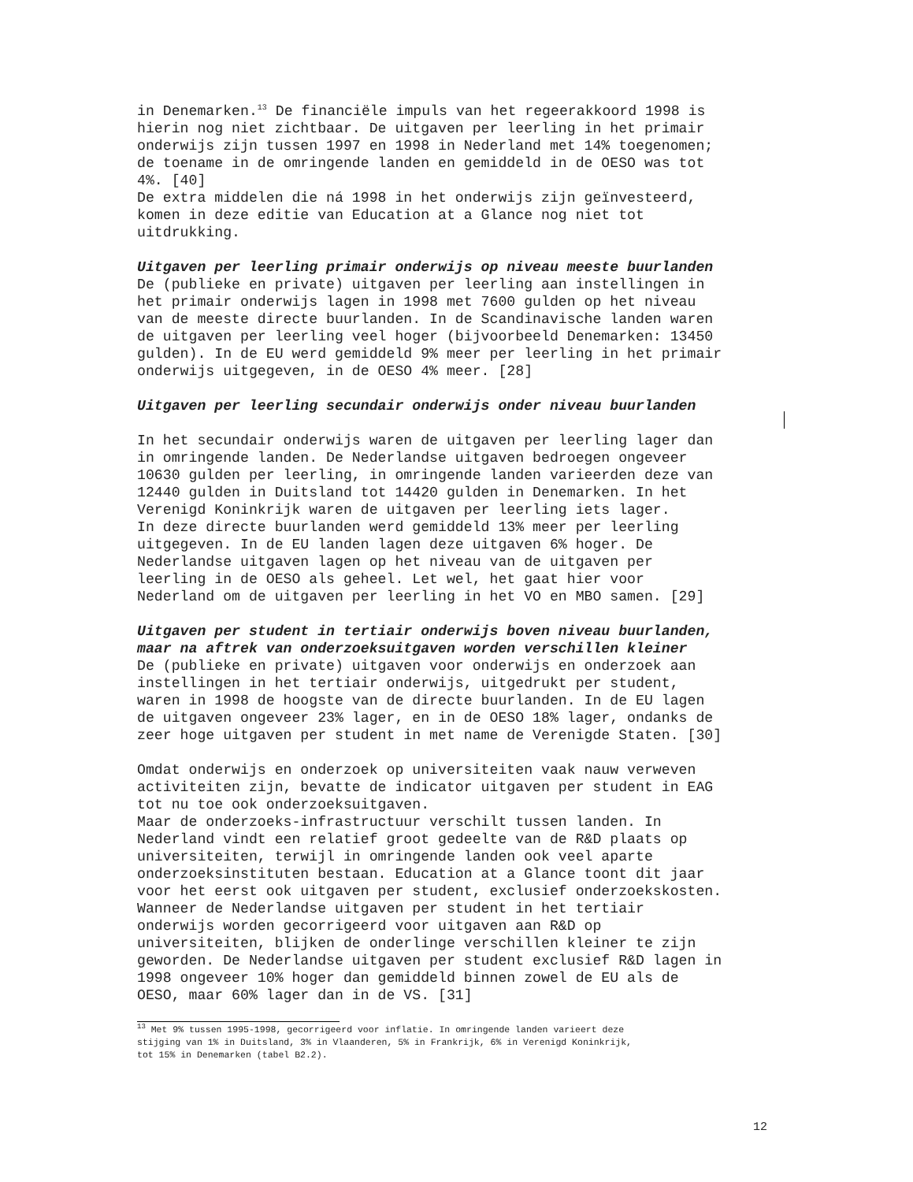in Denemarken.<sup>13</sup> De financiële impuls van het regeerakkoord 1998 is hierin nog niet zichtbaar. De uitgaven per leerling in het primair onderwijs zijn tussen 1997 en 1998 in Nederland met 14% toegenomen; de toename in de omringende landen en gemiddeld in de OESO was tot 4%. [40] De extra middelen die ná 1998 in het onderwijs zijn geïnvesteerd, komen in deze editie van Education at a Glance nog niet tot uitdrukking. Uitgaven per leerling primair onderwijs op niveau meeste buurlanden De (publieke en private) uitgaven per leerling aan instellingen in het primair onderwijs lagen in 1998 met 7600 gulden op het niveau van de meeste directe buurlanden. In de Scandinavische landen waren de uitgaven per leerling veel hoger (bijvoorbeeld Denemarken: 13450 gulden). In de EU werd gemiddeld 9% meer per leerling in het primair onderwijs uitgegeven, in de OESO 4% meer. [28] Uitgaven per leerling secundair onderwijs onder niveau buurlanden In het secundair onderwijs waren de uitgaven per leerling lager dan in omringende landen. De Nederlandse uitgaven bedroegen ongeveer 10630 gulden per leerling, in omringende landen varieerden deze van 12440 gulden in Duitsland tot 14420 gulden in Denemarken. In het Verenigd Koninkrijk waren de uitgaven per leerling iets lager. In deze directe buurlanden werd gemiddeld 13% meer per leerling uitgegeven. In de EU landen lagen deze uitgaven 6% hoger. De Nederlandse uitgaven lagen op het niveau van de uitgaven per leerling in de OESO als geheel. Let wel, het gaat hier voor Nederland om de uitgaven per leerling in het VO en MBO samen. [29] Uitgaven per student in tertiair onderwijs boven niveau buurlanden, maar na aftrek van onderzoeksuitgaven worden verschillen kleiner De (publieke en private) uitgaven voor onderwijs en onderzoek aan instellingen in het tertiair onderwijs, uitgedrukt per student, waren in 1998 de hoogste van de directe buurlanden. In de EU lagen de uitgaven ongeveer 23% lager, en in de OESO 18% lager, ondanks de zeer hoge uitgaven per student in met name de Verenigde Staten. [30] Omdat onderwijs en onderzoek op universiteiten vaak nauw verweven activiteiten zijn, bevatte de indicator uitgaven per student in EAG tot nu toe ook onderzoeksuitgaven. Maar de onderzoeks-infrastructuur verschilt tussen landen. In Nederland vindt een relatief groot gedeelte van de R&D plaats op universiteiten, terwijl in omringende landen ook veel aparte onderzoeksinstituten bestaan. Education at a Glance toont dit jaar voor het eerst ook uitgaven per student, exclusief onderzoekskosten. Wanneer de Nederlandse uitgaven per student in het tertiair onderwijs worden gecorrigeerd voor uitgaven aan R&D op universiteiten, blijken de onderlinge verschillen kleiner te zijn geworden. De Nederlandse uitgaven per student exclusief R&D lagen in 1998 ongeveer 10% hoger dan gemiddeld binnen zowel de EU als de OESO, maar 60% lager dan in de VS. [31]
<sup>13</sup> Met 9% tussen 1995-1998, gecorrigeerd voor inflatie. In omringende landen varieert deze stijging van 1% in Duitsland, 3% in Vlaanderen, 5% in Frankrijk, 6% in Verenigd Koninkrijk, tot 15% in Denemarken (tabel B2.2).
12